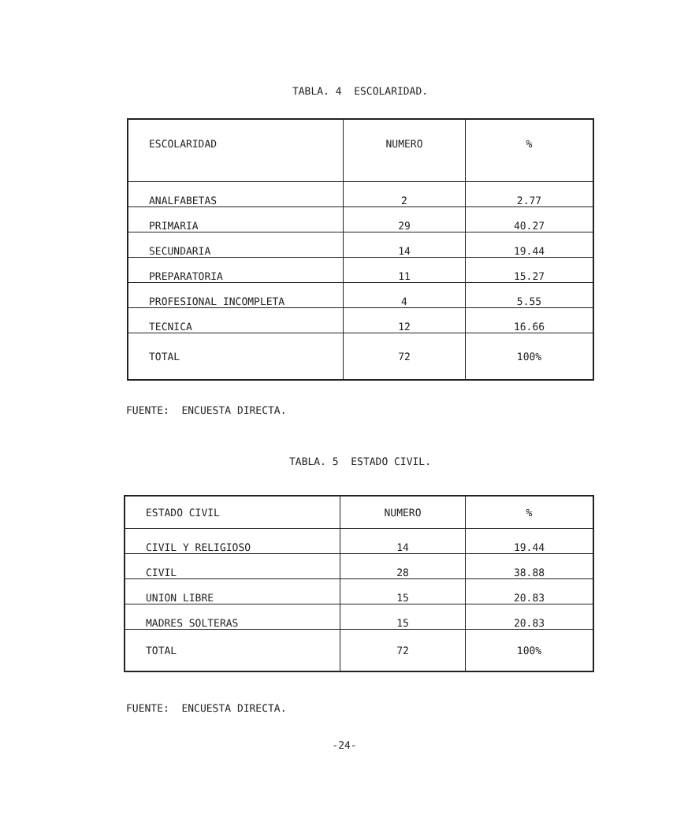TABLA. 4 ESCOLARIDAD.
| ESCOLARIDAD | NUMERO | % |
| ANALFABETAS | 2 | 2.77 |
| PRIMARIA | 29 | 40.27 |
| SECUNDARIA | 14 | 19.44 |
| PREPARATORIA | 11 | 15.27 |
| PROFESIONAL INCOMPLETA | 4 | 5.55 |
| TECNICA | 12 | 16.66 |
| TOTAL | 72 | 100% |
FUENTE: ENCUESTA DIRECTA.
TABLA. 5 ESTADO CIVIL.
| ESTADO CIVIL | NUMERO | % |
| CIVIL Y RELIGIOSO | 14 | 19.44 |
| CIVIL | 28 | 38.88 |
| UNION LIBRE | 15 | 20.83 |
| MADRES SOLTERAS | 15 | 20.83 |
| TOTAL | 72 | 100% |
FUENTE: ENCUESTA DIRECTA.
-24-